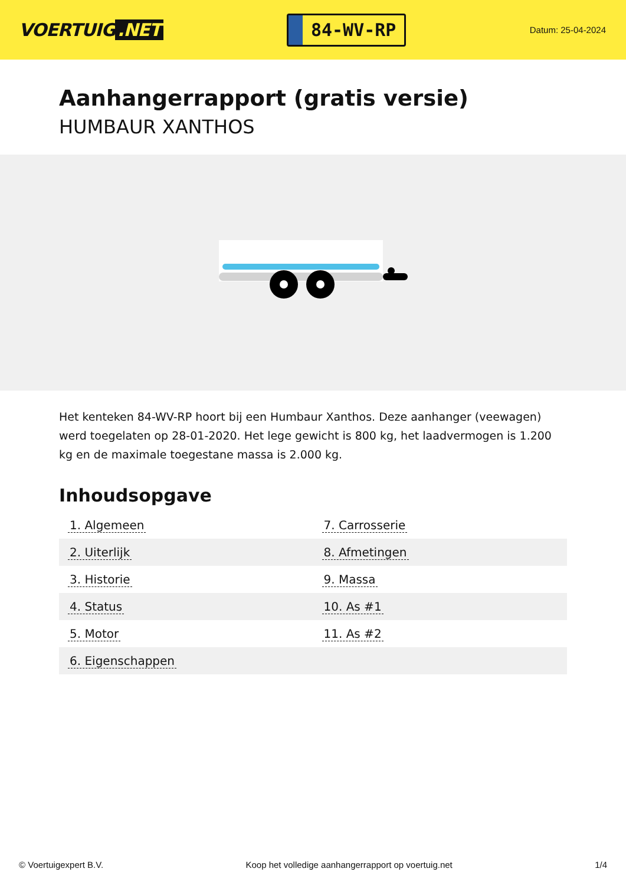VOERTUIG.NET
84-WV-RP
Datum: 25-04-2024
Aanhangerrapport (gratis versie)
HUMBAUR XANTHOS
Het kenteken 84-WV-RP hoort bij een Humbaur Xanthos. Deze aanhanger (veewagen) werd toegelaten op 28-01-2020. Het lege gewicht is 800 kg, het laadvermogen is 1.200 kg en de maximale toegestane massa is 2.000 kg.
Inhoudsopgave
| 1. Algemeen | 7. Carrosserie |
| 2. Uiterlijk | 8. Afmetingen |
| 3. Historie | 9. Massa |
| 4. Status | 10. As #1 |
| 5. Motor | 11. As #2 |
| 6. Eigenschappen | |
© Voertuigexpert B.V. Koop het volledige aanhangerrapport op voertuig.net 1/4